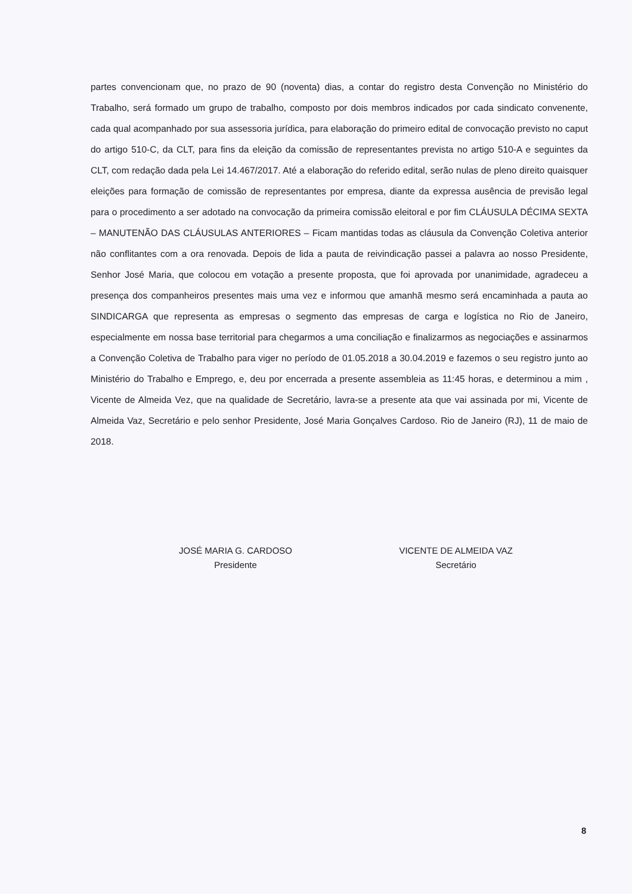partes convencionam que, no prazo de 90 (noventa) dias, a contar do registro desta Convenção no Ministério do Trabalho, será formado um grupo de trabalho, composto por dois membros indicados por cada sindicato convenente, cada qual acompanhado por sua assessoria jurídica, para elaboração do primeiro edital de convocação previsto no caput do artigo 510-C, da CLT, para fins da eleição da comissão de representantes prevista no artigo 510-A e seguintes da CLT, com redação dada pela Lei 14.467/2017. Até a elaboração do referido edital, serão nulas de pleno direito quaisquer eleições para formação de comissão de representantes por empresa, diante da expressa ausência de previsão legal para o procedimento a ser adotado na convocação da primeira comissão eleitoral e por fim CLÁUSULA DÉCIMA SEXTA – MANUTENÃO DAS CLÁUSULAS ANTERIORES – Ficam mantidas todas as cláusula da Convenção Coletiva anterior não conflitantes com a ora renovada. Depois de lida a pauta de reivindicação passei a palavra ao nosso Presidente, Senhor José Maria, que colocou em votação a presente proposta, que foi aprovada por unanimidade, agradeceu a presença dos companheiros presentes mais uma vez e informou que amanhã mesmo será encaminhada a pauta ao SINDICARGA que representa as empresas o segmento das empresas de carga e logística no Rio de Janeiro, especialmente em nossa base territorial para chegarmos a uma conciliação e finalizarmos as negociações e assinarmos a Convenção Coletiva de Trabalho para viger no período de 01.05.2018 a 30.04.2019 e fazemos o seu registro junto ao Ministério do Trabalho e Emprego, e, deu por encerrada a presente assembleia as 11:45 horas, e determinou a mim , Vicente de Almeida Vez, que na qualidade de Secretário, lavra-se a presente ata que vai assinada por mi, Vicente de Almeida Vaz, Secretário e pelo senhor Presidente, José Maria Gonçalves Cardoso. Rio de Janeiro (RJ), 11 de maio de 2018.
JOSÉ MARIA G. CARDOSO
Presidente
VICENTE DE ALMEIDA VAZ
Secretário
8